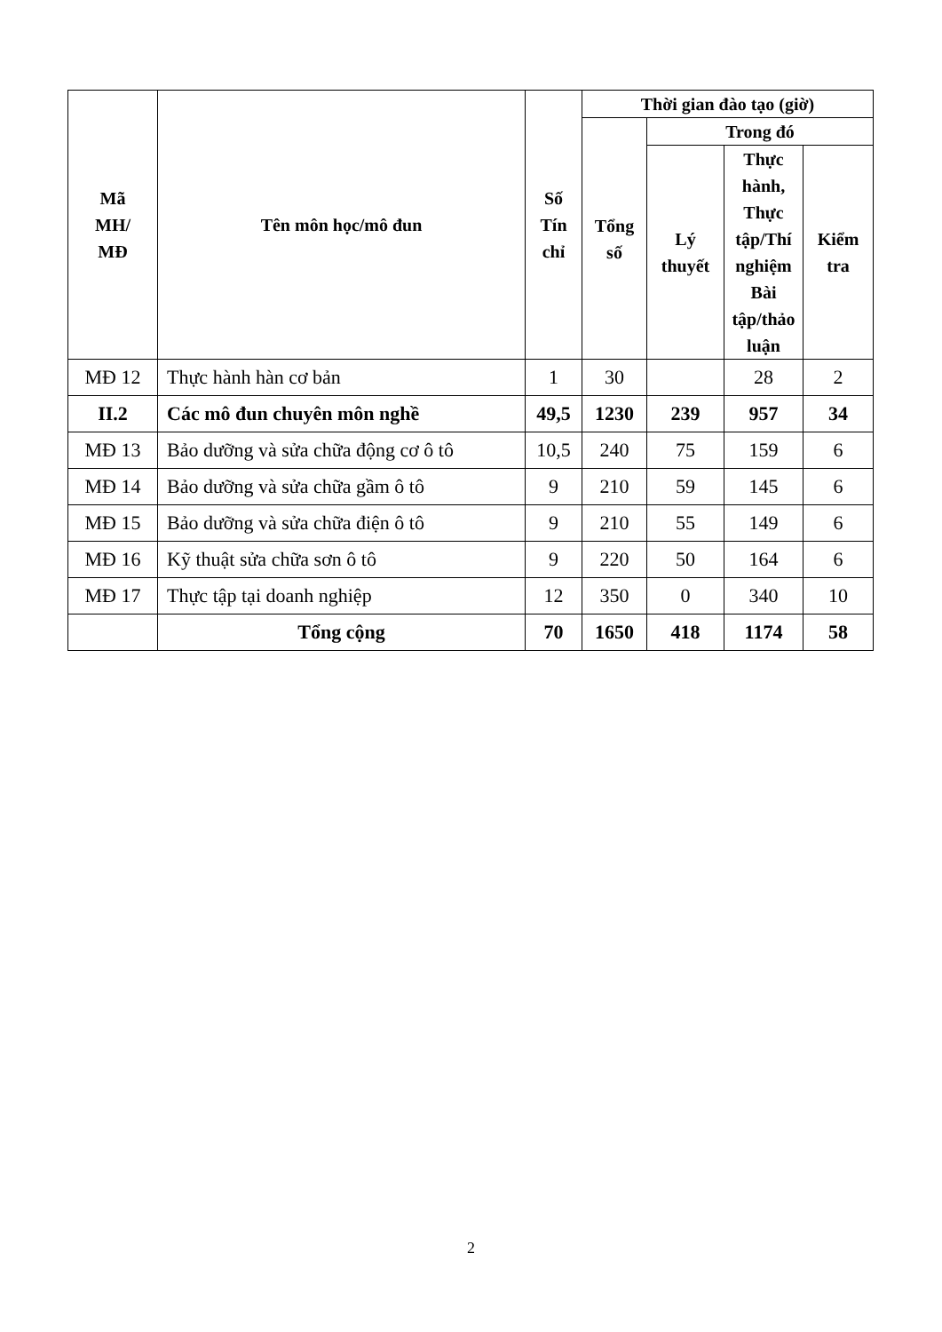| Mã MH/ MĐ | Tên môn học/mô đun | Số Tín chỉ | Thời gian đào tạo (giờ) | | | |
| --- | --- | --- | --- | --- | --- | --- |
| | | | Tổng số | Trong đó | | |
| | | | | Lý thuyết | Thực hành, Thực tập/Thí nghiệm Bài tập/thảo luận | Kiểm tra |
| MĐ 12 | Thực hành hàn cơ bản | 1 | 30 | | 28 | 2 |
| II.2 | Các mô đun chuyên môn nghề | 49,5 | 1230 | 239 | 957 | 34 |
| MĐ 13 | Bảo dưỡng và sửa chữa động cơ ô tô | 10,5 | 240 | 75 | 159 | 6 |
| MĐ 14 | Bảo dưỡng và sửa chữa gầm ô tô | 9 | 210 | 59 | 145 | 6 |
| MĐ 15 | Bảo dưỡng và sửa chữa điện ô tô | 9 | 210 | 55 | 149 | 6 |
| MĐ 16 | Kỹ thuật sửa chữa sơn ô tô | 9 | 220 | 50 | 164 | 6 |
| MĐ 17 | Thực tập tại doanh nghiệp | 12 | 350 | 0 | 340 | 10 |
| | Tổng cộng | 70 | 1650 | 418 | 1174 | 58 |
2